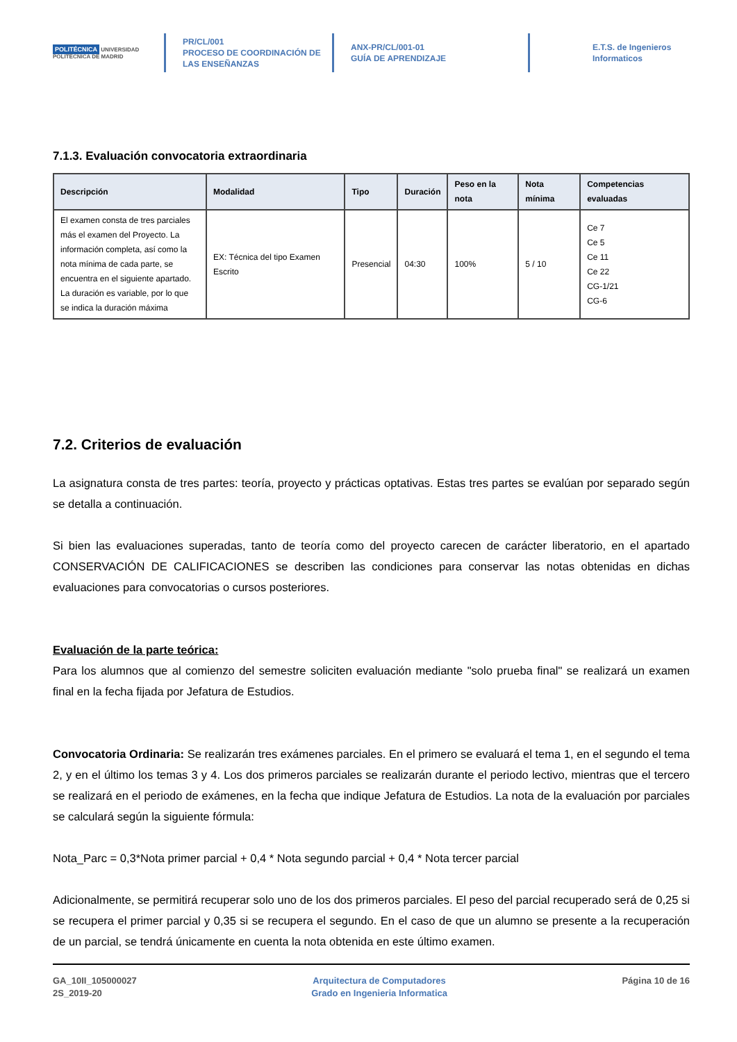POLITÉCNICA UNIVERSIDAD POLITÉCNICA DE MADRID
PR/CL/001
PROCESO DE COORDINACIÓN DE
LAS ENSEÑANZAS
ANX-PR/CL/001-01
GUÍA DE APRENDIZAJE
E.T.S. de Ingenieros
Informaticos
7.1.3. Evaluación convocatoria extraordinaria
| Descripción | Modalidad | Tipo | Duración | Peso en la nota | Nota mínima | Competencias evaluadas |
| --- | --- | --- | --- | --- | --- | --- |
| El examen consta de tres parciales más el examen del Proyecto. La información completa, así como la nota mínima de cada parte, se encuentra en el siguiente apartado. La duración es variable, por lo que se indica la duración máxima | EX: Técnica del tipo Examen Escrito | Presencial | 04:30 | 100% | 5 / 10 | Ce 7 Ce 5 Ce 11 Ce 22 CG-1/21 CG-6 |
7.2. Criterios de evaluación
La asignatura consta de tres partes: teoría, proyecto y prácticas optativas. Estas tres partes se evalúan por separado según se detalla a continuación.
Si bien las evaluaciones superadas, tanto de teoría como del proyecto carecen de carácter liberatorio, en el apartado CONSERVACIÓN DE CALIFICACIONES se describen las condiciones para conservar las notas obtenidas en dichas evaluaciones para convocatorias o cursos posteriores.
Evaluación de la parte teórica:
Para los alumnos que al comienzo del semestre soliciten evaluación mediante "solo prueba final" se realizará un examen final en la fecha fijada por Jefatura de Estudios.
Convocatoria Ordinaria: Se realizarán tres exámenes parciales. En el primero se evaluará el tema 1, en el segundo el tema 2, y en el último los temas 3 y 4. Los dos primeros parciales se realizarán durante el periodo lectivo, mientras que el tercero se realizará en el periodo de exámenes, en la fecha que indique Jefatura de Estudios. La nota de la evaluación por parciales se calculará según la siguiente fórmula:
Nota_Parc = 0,3*Nota primer parcial + 0,4 * Nota segundo parcial + 0,4 * Nota tercer parcial
Adicionalmente, se permitirá recuperar solo uno de los dos primeros parciales. El peso del parcial recuperado será de 0,25 si se recupera el primer parcial y 0,35 si se recupera el segundo. En el caso de que un alumno se presente a la recuperación de un parcial, se tendrá únicamente en cuenta la nota obtenida en este último examen.
GA_10II_105000027
2S_2019-20
Arquitectura de Computadores
Grado en Ingenieria Informatica
Página 10 de 16